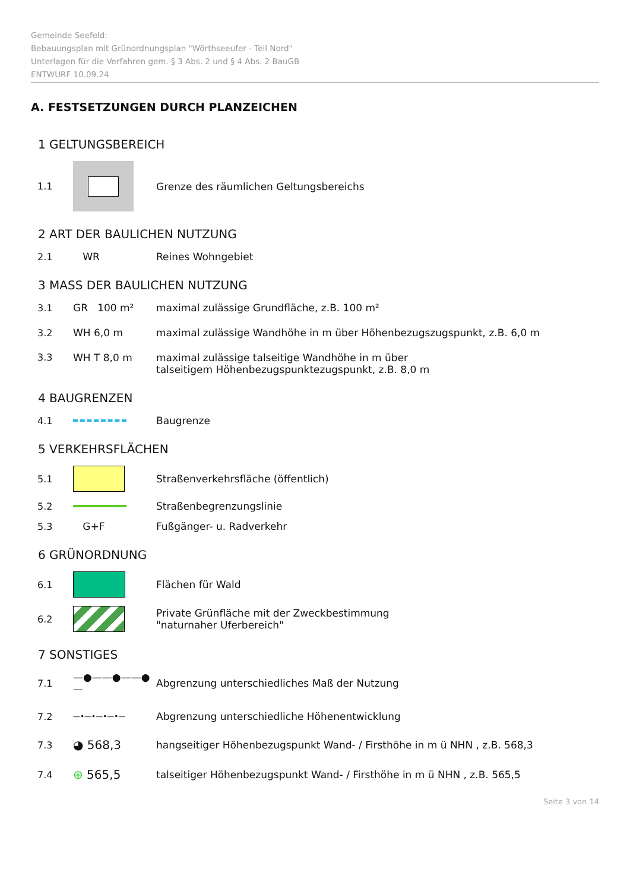Gemeinde Seefeld:
Bebauungsplan mit Grünordnungsplan "Wörthseeufer - Teil Nord"
Unterlagen für die Verfahren gem. § 3 Abs. 2 und § 4 Abs. 2 BauGB
ENTWURF 10.09.24
A. FESTSETZUNGEN DURCH PLANZEICHEN
1 GELTUNGSBEREICH
1.1
Grenze des räumlichen Geltungsbereichs
2 ART DER BAULICHEN NUTZUNG
2.1 WR Reines Wohngebiet
3 MASS DER BAULICHEN NUTZUNG
3.1 GR 100 m²
maximal zulässige Grundfläche, z.B. 100 m²
3.2 WH 6,0 m
maximal zulässige Wandhöhe in m über Höhenbezugszugspunkt, z.B. 6,0 m
3.3 WH T 8,0 m maximal zulässige talseitige Wandhöhe in m über
talseitigem Höhenbezugspunktezugspunkt, z.B. 8,0 m
4 BAUGRENZEN
4.1 Baugrenze
5 VERKEHRSFLÄCHEN
5.1
Straßenverkehrsfläche (öffentlich)
5.2 Straßenbegrenzungslinie
5.3 G+F Fußgänger- u. Radverkehr
6 GRÜNORDNUNG
6.1 Flächen für Wald
6.2
Private Grünfläche mit der Zweckbestimmung
"naturnaher Uferbereich"
7 SONSTIGES
7.1 —●——●——●—
Abgrenzung unterschiedliches Maß der Nutzung
7.2
—•—•—•—•—
Abgrenzung unterschiedliche Höhenentwicklung
7.3
◕ 568,3
hangseitiger Höhenbezugspunkt Wand- / Firsthöhe in m ü NHN , z.B. 568,3
7.4
⊕ 565,5
talseitiger Höhenbezugspunkt Wand- / Firsthöhe in m ü NHN , z.B. 565,5
Seite 3 von 14